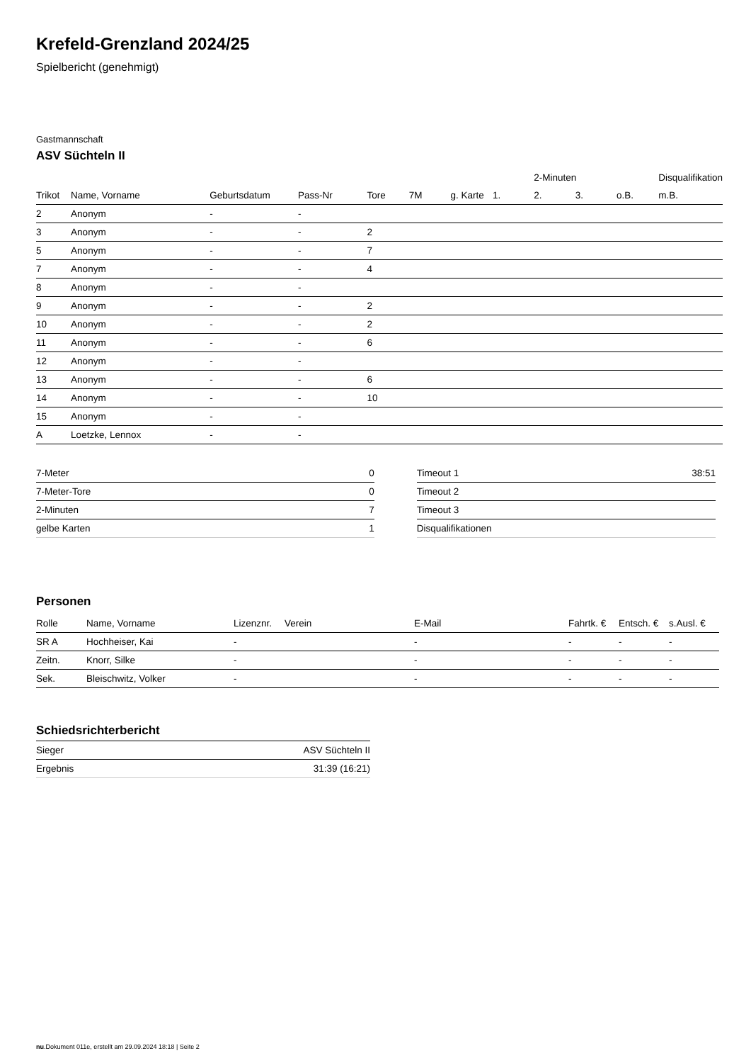Krefeld-Grenzland 2024/25
Spielbericht (genehmigt)
Gastmannschaft
ASV Süchteln II
| | | | | | | | | 2-Minuten | | | Disqualifikation |
| Trikot | Name, Vorname | Geburtsdatum | Pass-Nr | Tore | 7M | g. Karte | 1. | 2. | 3. | o.B. | m.B. |
| 2 | Anonym | - | - | | | | | | | | |
| 3 | Anonym | - | - | 2 | | | | | | | |
| 5 | Anonym | - | - | 7 | | | | | | | |
| 7 | Anonym | - | - | 4 | | | | | | | |
| 8 | Anonym | - | - | | | | | | | | |
| 9 | Anonym | - | - | 2 | | | | | | | |
| 10 | Anonym | - | - | 2 | | | | | | | |
| 11 | Anonym | - | - | 6 | | | | | | | |
| 12 | Anonym | - | - | | | | | | | | |
| 13 | Anonym | - | - | 6 | | | | | | | |
| 14 | Anonym | - | - | 10 | | | | | | | |
| 15 | Anonym | - | - | | | | | | | | |
| A | Loetzke, Lennox | - | - | | | | | | | | |
| 7-Meter | 0 |
| 7-Meter-Tore | 0 |
| 2-Minuten | 7 |
| gelbe Karten | 1 |
| Timeout 1 | 38:51 |
| Timeout 2 | |
| Timeout 3 | |
| Disqualifikationen | |
Personen
| Rolle | Name, Vorname | Lizenznr. | Verein | E-Mail | Fahrtk. € | Entsch. € | s.Ausl. € |
| --- | --- | --- | --- | --- | --- | --- | --- |
| SR A | Hochheiser, Kai | - | | - | - | - | - |
| Zeitn. | Knorr, Silke | - | | - | - | - | - |
| Sek. | Bleischwitz, Volker | - | | - | - | - | - |
Schiedsrichterbericht
| Sieger | ASV Süchteln II |
| Ergebnis | 31:39 (16:21) |
nu.Dokument 011e, erstellt am 29.09.2024 18:18 | Seite 2